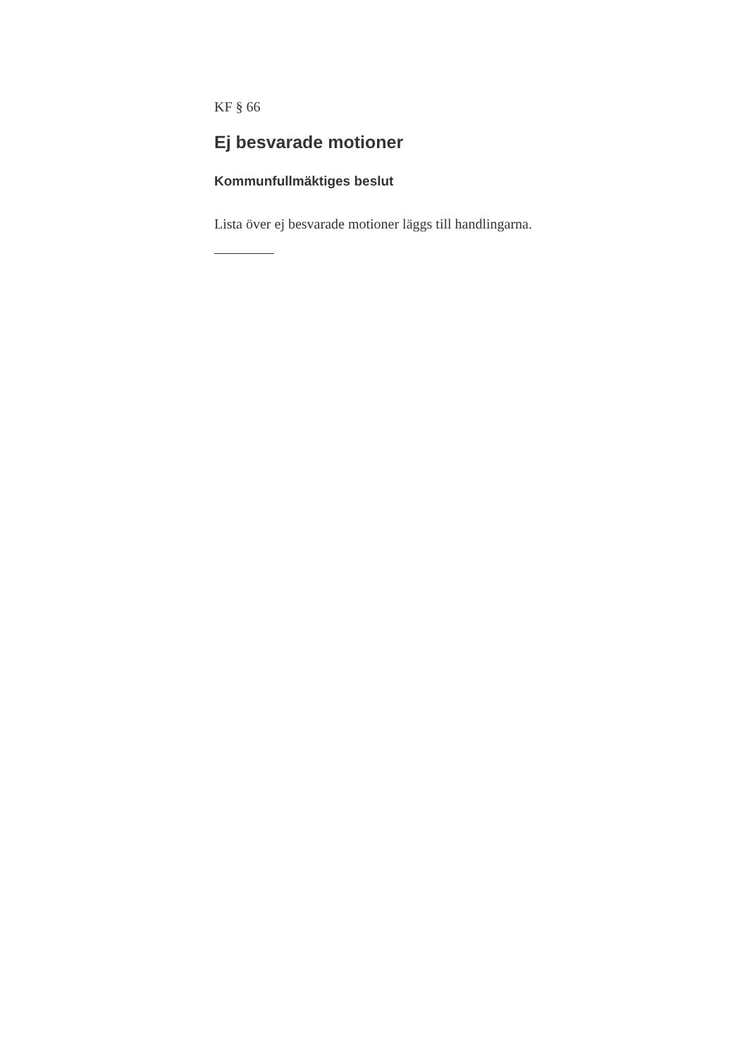KF § 66
Ej besvarade motioner
Kommunfullmäktiges beslut
Lista över ej besvarade motioner läggs till handlingarna.